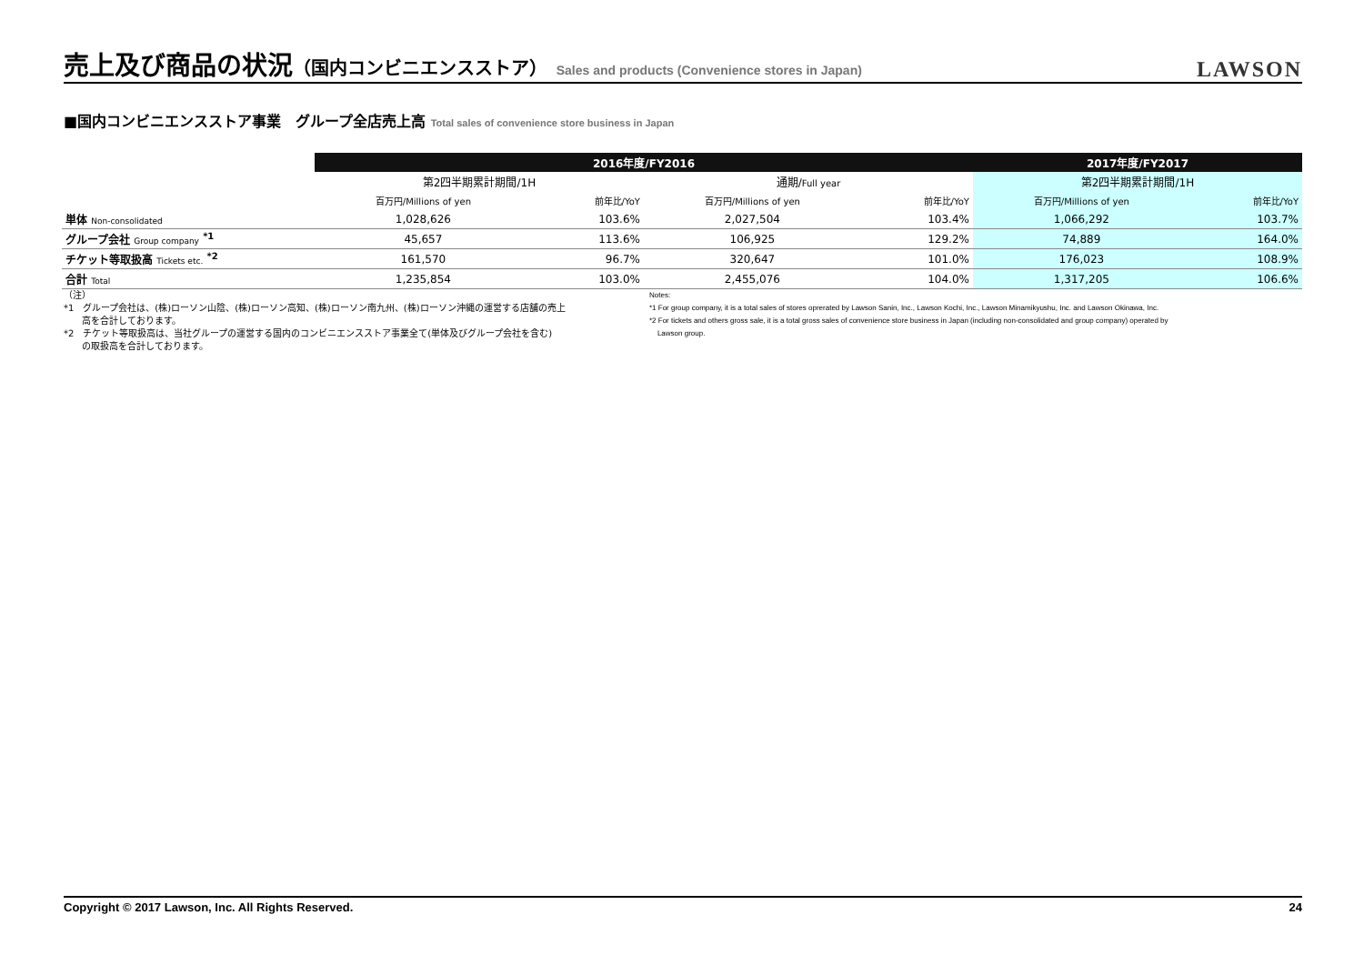売上及び商品の状況（国内コンビニエンスストア） Sales and products (Convenience stores in Japan)
LAWSON
■国内コンビニエンスストア事業　グループ全店売上高 Total sales of convenience store business in Japan
| | 2016年度/FY2016 | | | | 2017年度/FY2017 | |
| --- | --- | --- | --- | --- | --- | --- |
| | 第2四半期累計期間/1H | | 通期/ Full year | | 第2四半期累計期間/1H | |
| | 百万円/Millions of yen | 前年比/YoY | 百万円/Millions of yen | 前年比/YoY | 百万円/Millions of yen | 前年比/YoY |
| 単体 Non-consolidated | 1,028,626 | 103.6% | 2,027,504 | 103.4% | 1,066,292 | 103.7% |
| グループ会社 Group company <sup>*1</sup> | 45,657 | 113.6% | 106,925 | 129.2% | 74,889 | 164.0% |
| チケット等取扱高 Tickets etc. <sup>*2</sup> | 161,570 | 96.7% | 320,647 | 101.0% | 176,023 | 108.9% |
| 合計 Total | 1,235,854 | 103.0% | 2,455,076 | 104.0% | 1,317,205 | 106.6% |
（注）
*1　グループ会社は、(株)ローソン山陰、(株)ローソン高知、(株)ローソン南九州、(株)ローソン沖縄の運営する店舗の売上
　　高を合計しております。
*2　チケット等取扱高は、当社グループの運営する国内のコンビニエンスストア事業全て(単体及びグループ会社を含む)
　　の取扱高を合計しております。
Notes:
*1 For group company, it is a total sales of stores oprerated by Lawson Sanin, Inc., Lawson Kochi, Inc., Lawson Minamikyushu, Inc. and Lawson Okinawa, Inc.
*2 For tickets and others gross sale, it is a total gross sales of convenience store business in Japan (including non-consolidated and group company) operated by
Lawson group.
Copyright © 2017 Lawson, Inc. All Rights Reserved. 24